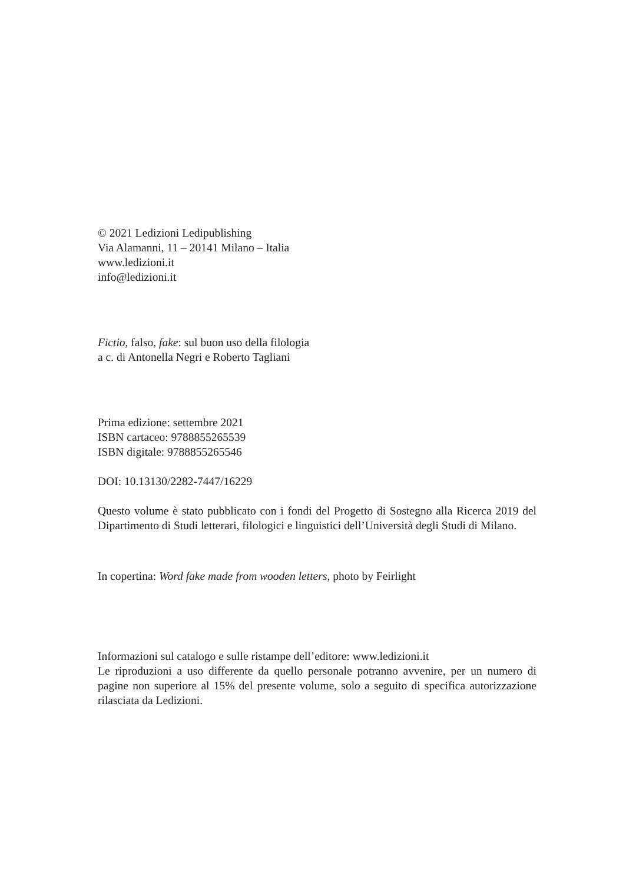© 2021 Ledizioni Ledipublishing
Via Alamanni, 11 – 20141 Milano – Italia
www.ledizioni.it
info@ledizioni.it
Fictio, falso, fake: sul buon uso della filologia
a c. di Antonella Negri e Roberto Tagliani
Prima edizione: settembre 2021
ISBN cartaceo: 9788855265539
ISBN digitale: 9788855265546
DOI: 10.13130/2282-7447/16229
Questo volume è stato pubblicato con i fondi del Progetto di Sostegno alla Ricerca 2019 del Dipartimento di Studi letterari, filologici e linguistici dell’Università degli Studi di Milano.
In copertina: Word fake made from wooden letters, photo by Feirlight
Informazioni sul catalogo e sulle ristampe dell’editore: www.ledizioni.it
Le riproduzioni a uso differente da quello personale potranno avvenire, per un numero di pagine non superiore al 15% del presente volume, solo a seguito di specifica autorizzazione rilasciata da Ledizioni.